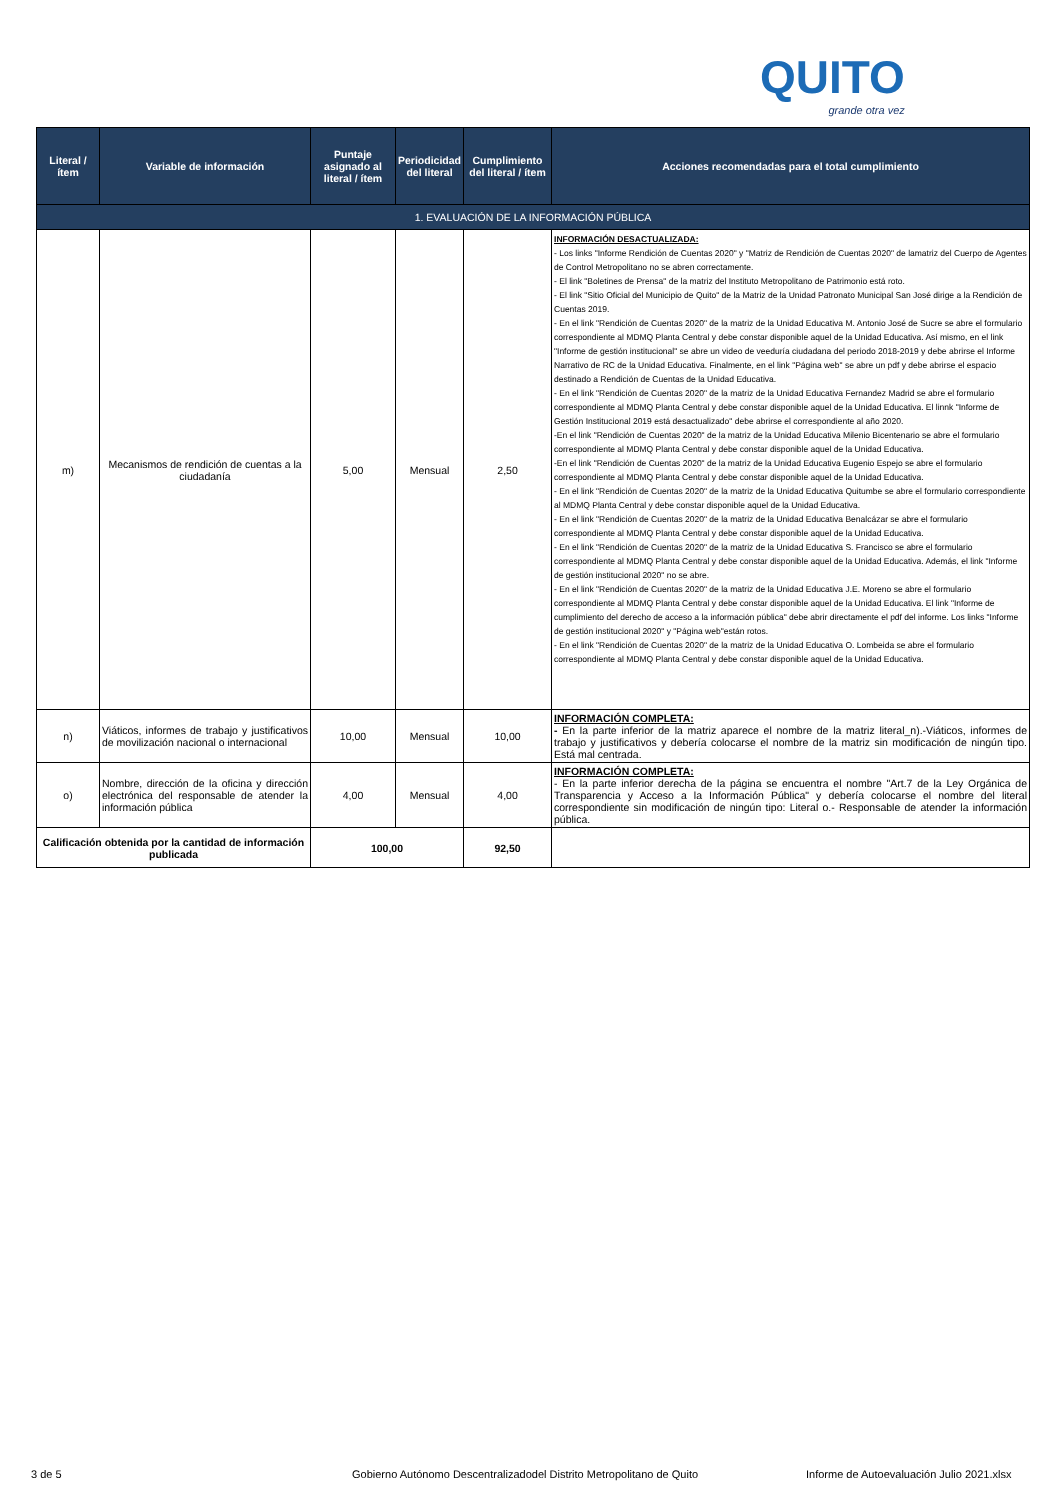QUITO
grande otra vez
| Literal / ítem | Variable de información | Puntaje asignado al literal / ítem | Periodicidad del literal | Cumplimiento del literal / ítem | Acciones recomendadas para el total cumplimiento |
| --- | --- | --- | --- | --- | --- |
| 1. EVALUACIÓN DE LA INFORMACIÓN PÚBLICA | | | | | |
| m) | Mecanismos de rendición de cuentas a la ciudadanía | 5,00 | Mensual | 2,50 | INFORMACIÓN DESACTUALIZADA: - Los links "Informe Rendición de Cuentas 2020" y "Matriz de Rendición de Cuentas 2020" de lamatriz del Cuerpo de Agentes de Control Metropolitano no se abren correctamente. - El link "Boletines de Prensa" de la matriz del Instituto Metropolitano de Patrimonio está roto. - El link "Sitio Oficial del Municipio de Quito" de la Matriz de la Unidad Patronato Municipal San José dirige a la Rendición de Cuentas 2019. - En el link "Rendición de Cuentas 2020" de la matriz de la Unidad Educativa M. Antonio José de Sucre se abre el formulario correspondiente al MDMQ Planta Central y debe constar disponible aquel de la Unidad Educativa. Así mismo, en el link "Informe de gestión institucional" se abre un video de veeduría ciudadana del periodo 2018-2019 y debe abrirse el Informe Narrativo de RC de la Unidad Educativa. Finalmente, en el link "Página web" se abre un pdf y debe abrirse el espacio destinado a Rendición de Cuentas de la Unidad Educativa. - En el link "Rendición de Cuentas 2020" de la matriz de la Unidad Educativa Fernandez Madrid se abre el formulario correspondiente al MDMQ Planta Central y debe constar disponible aquel de la Unidad Educativa. El linnk "Informe de Gestión Institucional 2019 está desactualizado" debe abrirse el correspondiente al año 2020. -En el link "Rendición de Cuentas 2020" de la matriz de la Unidad Educativa Milenio Bicentenario se abre el formulario correspondiente al MDMQ Planta Central y debe constar disponible aquel de la Unidad Educativa. -En el link "Rendición de Cuentas 2020" de la matriz de la Unidad Educativa Eugenio Espejo se abre el formulario correspondiente al MDMQ Planta Central y debe constar disponible aquel de la Unidad Educativa. - En el link "Rendición de Cuentas 2020" de la matriz de la Unidad Educativa Quitumbe se abre el formulario correspondiente al MDMQ Planta Central y debe constar disponible aquel de la Unidad Educativa. - En el link "Rendición de Cuentas 2020" de la matriz de la Unidad Educativa Benalcázar se abre el formulario correspondiente al MDMQ Planta Central y debe constar disponible aquel de la Unidad Educativa. - En el link "Rendición de Cuentas 2020" de la matriz de la Unidad Educativa S. Francisco se abre el formulario correspondiente al MDMQ Planta Central y debe constar disponible aquel de la Unidad Educativa. Además, el link "Informe de gestión institucional 2020" no se abre. - En el link "Rendición de Cuentas 2020" de la matriz de la Unidad Educativa J.E. Moreno se abre el formulario correspondiente al MDMQ Planta Central y debe constar disponible aquel de la Unidad Educativa. El link "Informe de cumplimiento del derecho de acceso a la información pública" debe abrir directamente el pdf del informe. Los links "Informe de gestión institucional 2020" y "Página web"están rotos. - En el link "Rendición de Cuentas 2020" de la matriz de la Unidad Educativa O. Lombeida se abre el formulario correspondiente al MDMQ Planta Central y debe constar disponible aquel de la Unidad Educativa. |
| n) | Viáticos, informes de trabajo y justificativos de movilización nacional o internacional | 10,00 | Mensual | 10,00 | INFORMACIÓN COMPLETA: - En la parte inferior de la matriz aparece el nombre de la matriz literal_n).-Viáticos, informes de trabajo y justificativos y debería colocarse el nombre de la matriz sin modificación de ningún tipo. Está mal centrada. |
| o) | Nombre, dirección de la oficina y dirección electrónica del responsable de atender la información pública | 4,00 | Mensual | 4,00 | INFORMACIÓN COMPLETA: - En la parte inferior derecha de la página se encuentra el nombre "Art.7 de la Ley Orgánica de Transparencia y Acceso a la Información Pública" y debería colocarse el nombre del literal correspondiente sin modificación de ningún tipo: Literal o.- Responsable de atender la información pública. |
| Calificación obtenida por la cantidad de información publicada | | 100,00 | | 92,50 | |
3 de 5
Gobierno Autónomo Descentralizadodel Distrito Metropolitano de Quito
Informe de Autoevaluación Julio 2021.xlsx